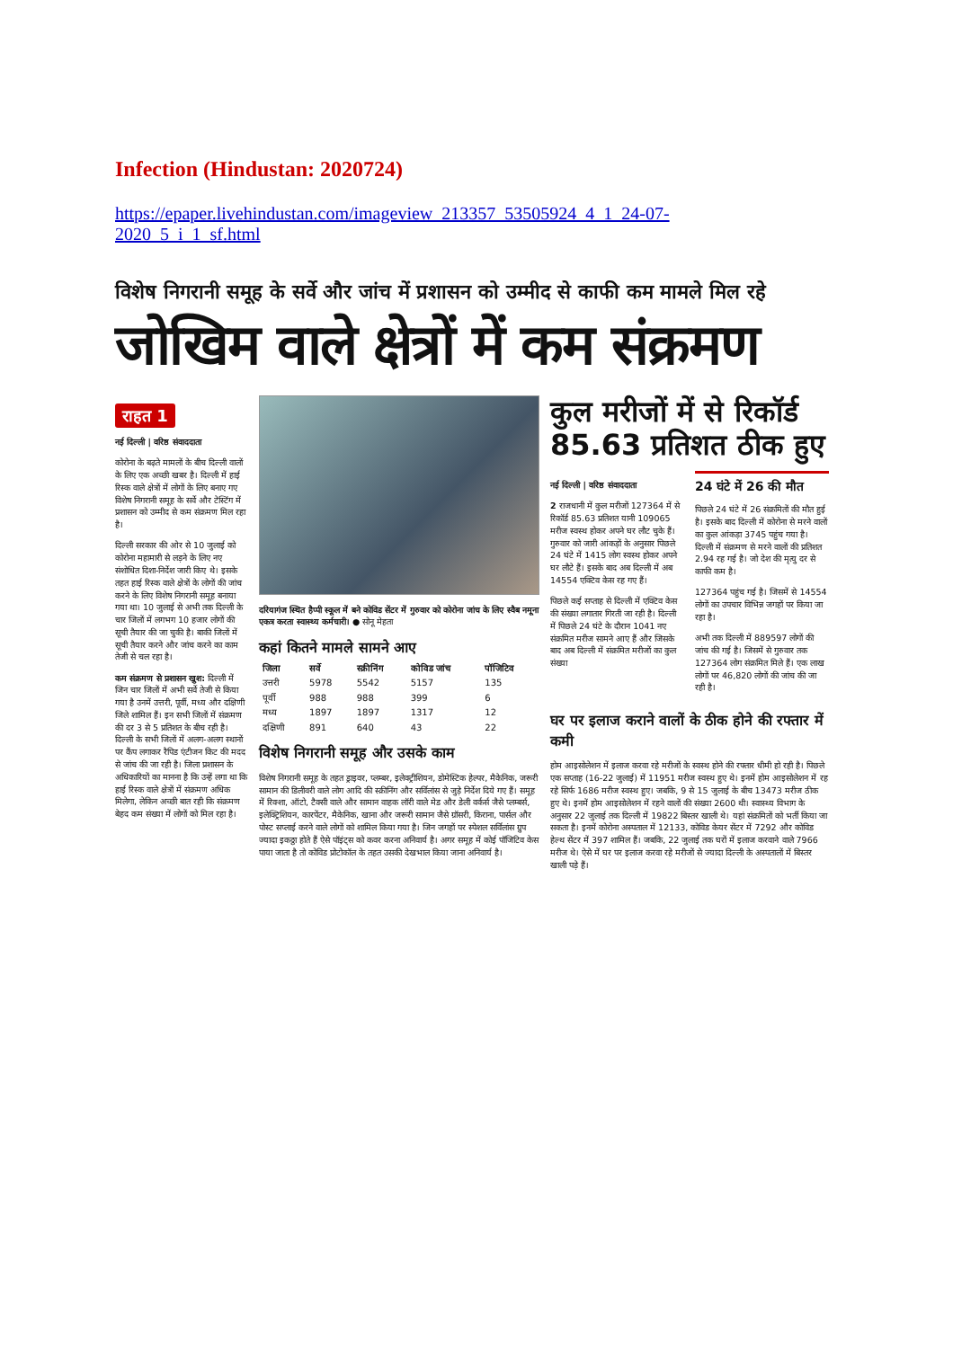Infection (Hindustan: 2020724)
https://epaper.livehindustan.com/imageview_213357_53505924_4_1_24-07-2020_5_i_1_sf.html
विशेष निगरानी समूह के सर्वे और जांच में प्रशासन को उम्मीद से काफी कम मामले मिल रहे
जोखिम वाले क्षेत्रों में कम संक्रमण
राहत 1
नई दिल्ली | वरिष्ठ संवाददाता
कोरोना के बढ़ते मामलों के बीच दिल्ली वालों के लिए एक अच्छी खबर है। दिल्ली में हाई रिस्क वाले क्षेत्रों में लोगों के लिए बनाए गए विशेष निगरानी समूह के सर्वे और टेस्टिंग में प्रशासन को उम्मीद से कम संक्रमण मिल रहा है।
दिल्ली सरकार की ओर से 10 जुलाई को कोरोना महामारी से लड़ने के लिए नए संशोधित दिशा-निर्देश जारी किए थे। इसके तहत हाई रिस्क वाले क्षेत्रों के लोगों की जांच करने के लिए विशेष निगरानी समूह बनाया गया था। 10 जुलाई से अभी तक दिल्ली के चार जिलों में लगभग 10 हजार लोगों की सूची तैयार की जा चुकी है। बाकी जिलों में सूची तैयार करने और जांच करने का काम तेजी से चल रहा है।
कम संक्रमण से प्रशासन खुश: दिल्ली में जिन चार जिलों में अभी सर्वे तेजी से किया गया है उनमें उत्तरी, पूर्वी, मध्य और दक्षिणी जिले शामिल हैं। इन सभी जिलों में संक्रमण की दर 3 से 5 प्रतिशत के बीच रही है। दिल्ली के सभी जिलों में अलग-अलग स्थानों पर कैंप लगाकर रैपिड एंटीजन किट की मदद से जांच की जा रही है। जिला प्रशासन के अधिकारियों का मानना है कि उन्हें लगा था कि हाई रिस्क वाले क्षेत्रों में संक्रमण अधिक मिलेगा, लेकिन अच्छी बात रही कि संक्रमण बेहद कम संख्या में लोगों को मिल रहा है।
दरियागंज स्थित हैप्पी स्कूल में बने कोविड सेंटर में गुरुवार को कोरोना जांच के लिए स्वैब नमूना एकत्र करता स्वास्थ्य कर्मचारी। ● सोनू मेहता
कहां कितने मामले सामने आए
| जिला | सर्वे | स्क्रीनिंग | कोविड जांच | पॉजिटिव |
| --- | --- | --- | --- | --- |
| उत्तरी | 5978 | 5542 | 5157 | 135 |
| पूर्वी | 988 | 988 | 399 | 6 |
| मध्य | 1897 | 1897 | 1317 | 12 |
| दक्षिणी | 891 | 640 | 43 | 22 |
विशेष निगरानी समूह और उसके काम
विशेष निगरानी समूह के तहत ड्राइवर, प्लम्बर, इलेक्ट्रीशियन, डोमेस्टिक हेल्पर, मैकेनिक, जरूरी सामान की डिलीवरी वाले लोग आदि की स्क्रीनिंग और सर्विलांस से जुड़े निर्देश दिये गए हैं। समूह में रिक्शा, ऑटो, टैक्सी वाले और सामान वाहक लॉरी वाले मेड और डेली वर्कर्स जैसे प्लम्बर्स, इलेक्ट्रिशियन, कारपेंटर, मैकेनिक, खाना और जरूरी सामान जैसे ग्रॉसरी, किराना, पार्सल और पोस्ट सप्लाई करने वाले लोगों को शामिल किया गया है। जिन जगहों पर स्पेशल सर्विलांस ग्रुप ज्यादा इकठ्ठा होते हैं ऐसे पॉइंट्स को कवर करना अनिवार्य है। अगर समूह में कोई पॉजिटिव केस पाया जाता है तो कोविड प्रोटोकॉल के तहत उसकी देखभाल किया जाना अनिवार्य है।
कुल मरीजों में से रिकॉर्ड 85.63 प्रतिशत ठीक हुए
नई दिल्ली | वरिष्ठ संवाददाता
2 राजधानी में कुल मरीजों 127364 में से रिकॉर्ड 85.63 प्रतिशत यानी 109065 मरीज स्वस्थ होकर अपने घर लौट चुके हैं। गुरुवार को जारी आंकड़ों के अनुसार पिछले 24 घंटे में 1415 लोग स्वस्थ होकर अपने घर लौटे हैं। इसके बाद अब दिल्ली में अब 14554 एक्टिव केस रह गए हैं।
पिछले कई सप्ताह से दिल्ली में एक्टिव केस की संख्या लगातार गिरती जा रही है। दिल्ली में पिछले 24 घंटे के दौरान 1041 नए संक्रमित मरीज सामने आए हैं और जिसके बाद अब दिल्ली में संक्रमित मरीजों का कुल संख्या
24 घंटे में 26 की मौत
पिछले 24 घंटे में 26 संक्रमितों की मौत हुई है। इसके बाद दिल्ली में कोरोना से मरने वालों का कुल आंकड़ा 3745 पहुंच गया है। दिल्ली में संक्रमण से मरने वालों की प्रतिशत 2.94 रह गई है। जो देश की मृत्यु दर से काफी कम है।
127364 पहुंच गई है। जिसमें से 14554 लोगों का उपचार विभिन्न जगहों पर किया जा रहा है।
अभी तक दिल्ली में 889597 लोगों की जांच की गई है। जिसमें से गुरुवार तक 127364 लोग संक्रमित मिले हैं। एक लाख लोगों पर 46,820 लोगों की जांच की जा रही है।
घर पर इलाज कराने वालों के ठीक होने की रफ्तार में कमी
होम आइसोलेशन में इलाज करवा रहे मरीजों के स्वस्थ होने की रफ्तार धीमी हो रही है। पिछले एक सप्ताह (16-22 जुलाई) में 11951 मरीज स्वस्थ हुए थे। इनमें होम आइसोलेशन में रह रहे सिर्फ 1686 मरीज स्वस्थ हुए। जबकि, 9 से 15 जुलाई के बीच 13473 मरीज ठीक हुए थे। इनमें होम आइसोलेशन में रहने वालों की संख्या 2600 थी। स्वास्थ्य विभाग के अनुसार 22 जुलाई तक दिल्ली में 19822 बिस्तर खाली थे। यहां संक्रमितों को भर्ती किया जा सकता है। इनमें कोरोना अस्पताल में 12133, कोविड केयर सेंटर में 7292 और कोविड हेल्थ सेंटर में 397 शामिल हैं। जबकि, 22 जुलाई तक घरों में इलाज करवाने वाले 7966 मरीज थे। ऐसे में घर पर इलाज करवा रहे मरीजों से ज्यादा दिल्ली के अस्पतालों में बिस्तर खाली पड़े हैं।